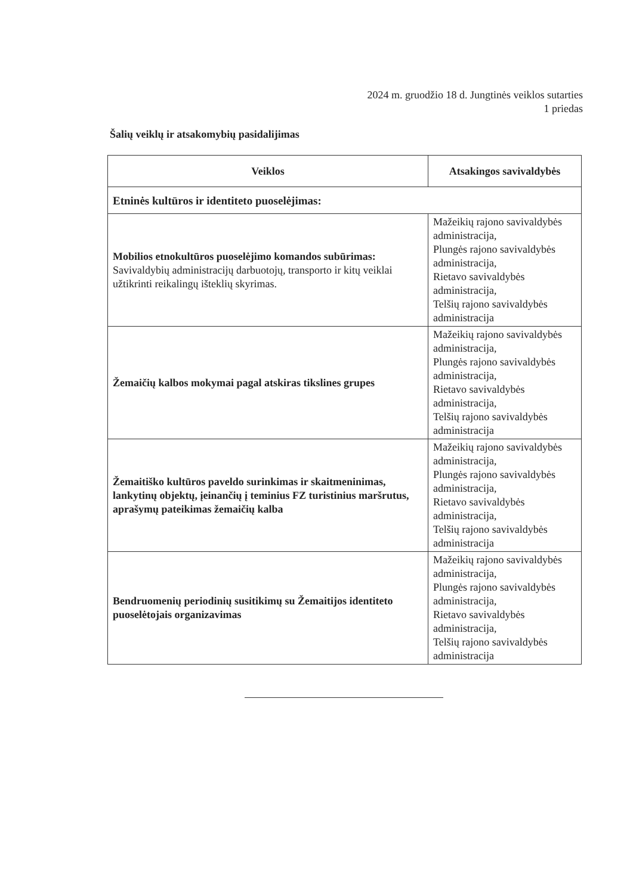2024 m. gruodžio 18 d. Jungtinės veiklos sutarties
1 priedas
Šalių veiklų ir atsakomybių pasidalijimas
| Veiklos | Atsakingos savivaldybės |
| --- | --- |
| Etninės kultūros ir identiteto puoselėjimas: | |
| Mobilios etnokultūros puoselėjimo komandos subūrimas: Savivaldybių administracijų darbuotojų, transporto ir kitų veiklai užtikrinti reikalingų išteklių skyrimas. | Mažeikių rajono savivaldybės administracija, Plungės rajono savivaldybės administracija, Rietavo savivaldybės administracija, Telšių rajono savivaldybės administracija |
| Žemaičių kalbos mokymai pagal atskiras tikslines grupes | Mažeikių rajono savivaldybės administracija, Plungės rajono savivaldybės administracija, Rietavo savivaldybės administracija, Telšių rajono savivaldybės administracija |
| Žemaitiško kultūros paveldo surinkimas ir skaitmeninimas, lankytinų objektų, įeinančių į teminius FZ turistinius maršrutus, aprašymų pateikimas žemaičių kalba | Mažeikių rajono savivaldybės administracija, Plungės rajono savivaldybės administracija, Rietavo savivaldybės administracija, Telšių rajono savivaldybės administracija |
| Bendruomenių periodinių susitikimų su Žemaitijos identiteto puoselėtojais organizavimas | Mažeikių rajono savivaldybės administracija, Plungės rajono savivaldybės administracija, Rietavo savivaldybės administracija, Telšių rajono savivaldybės administracija |